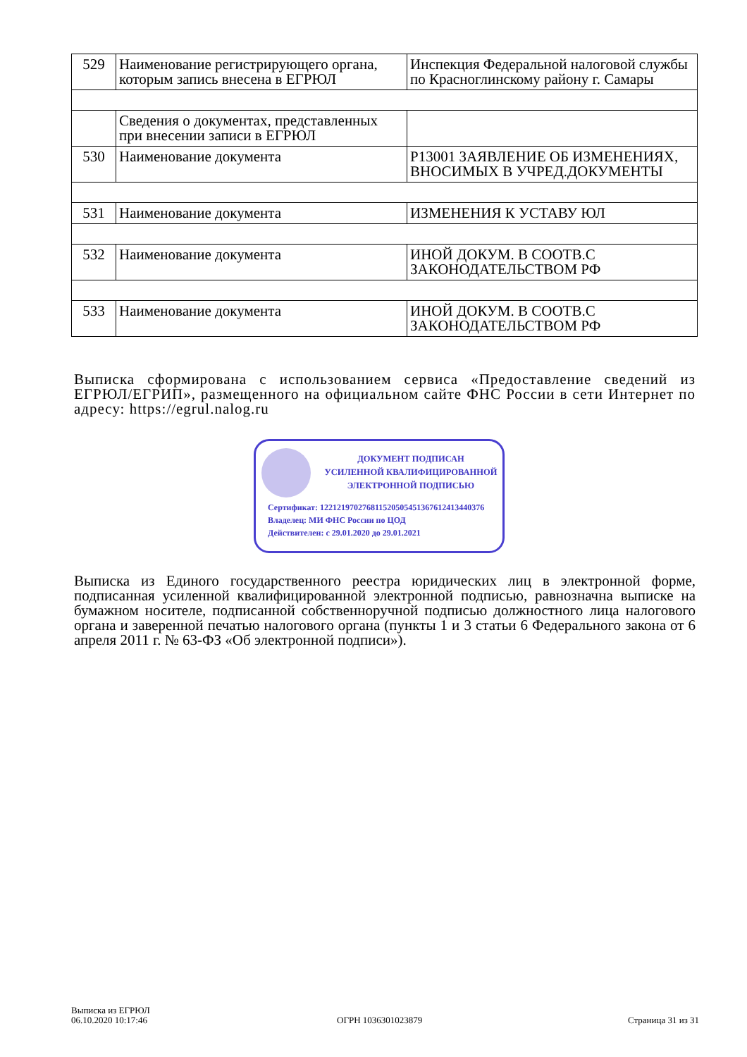| 529 | Наименование регистрирующего органа, которым запись внесена в ЕГРЮЛ | Инспекция Федеральной налоговой службы по Красноглинскому району г. Самары |
| | Сведения о документах, представленных при внесении записи в ЕГРЮЛ | |
| 530 | Наименование документа | Р13001 ЗАЯВЛЕНИЕ ОБ ИЗМЕНЕНИЯХ, ВНОСИМЫХ В УЧРЕД.ДОКУМЕНТЫ |
| 531 | Наименование документа | ИЗМЕНЕНИЯ К УСТАВУ ЮЛ |
| 532 | Наименование документа | ИНОЙ ДОКУМ. В СООТВ.С ЗАКОНОДАТЕЛЬСТВОМ РФ |
| 533 | Наименование документа | ИНОЙ ДОКУМ. В СООТВ.С ЗАКОНОДАТЕЛЬСТВОМ РФ |
Выписка сформирована с использованием сервиса «Предоставление сведений из ЕГРЮЛ/ЕГРИП», размещенного на официальном сайте ФНС России в сети Интернет по адресу: https://egrul.nalog.ru
ДОКУМЕНТ ПОДПИСАН
УСИЛЕННОЙ КВАЛИФИЦИРОВАННОЙ
ЭЛЕКТРОННОЙ ПОДПИСЬЮ
Сертификат: 1221219702768115205054513676124134403­76
Владелец: МИ ФНС России по ЦОД
Действителен: с 29.01.2020 до 29.01.2021
Выписка из Единого государственного реестра юридических лиц в электронной форме, подписанная усиленной квалифицированной электронной подписью, равнозначна выписке на бумажном носителе, подписанной собственноручной подписью должностного лица налогового органа и заверенной печатью налогового органа (пункты 1 и 3 статьи 6 Федерального закона от 6 апреля 2011 г. № 63-ФЗ «Об электронной подписи»).
Выписка из ЕГРЮЛ
06.10.2020 10:17:46
ОГРН 1036301023879 Страница 31 из 31